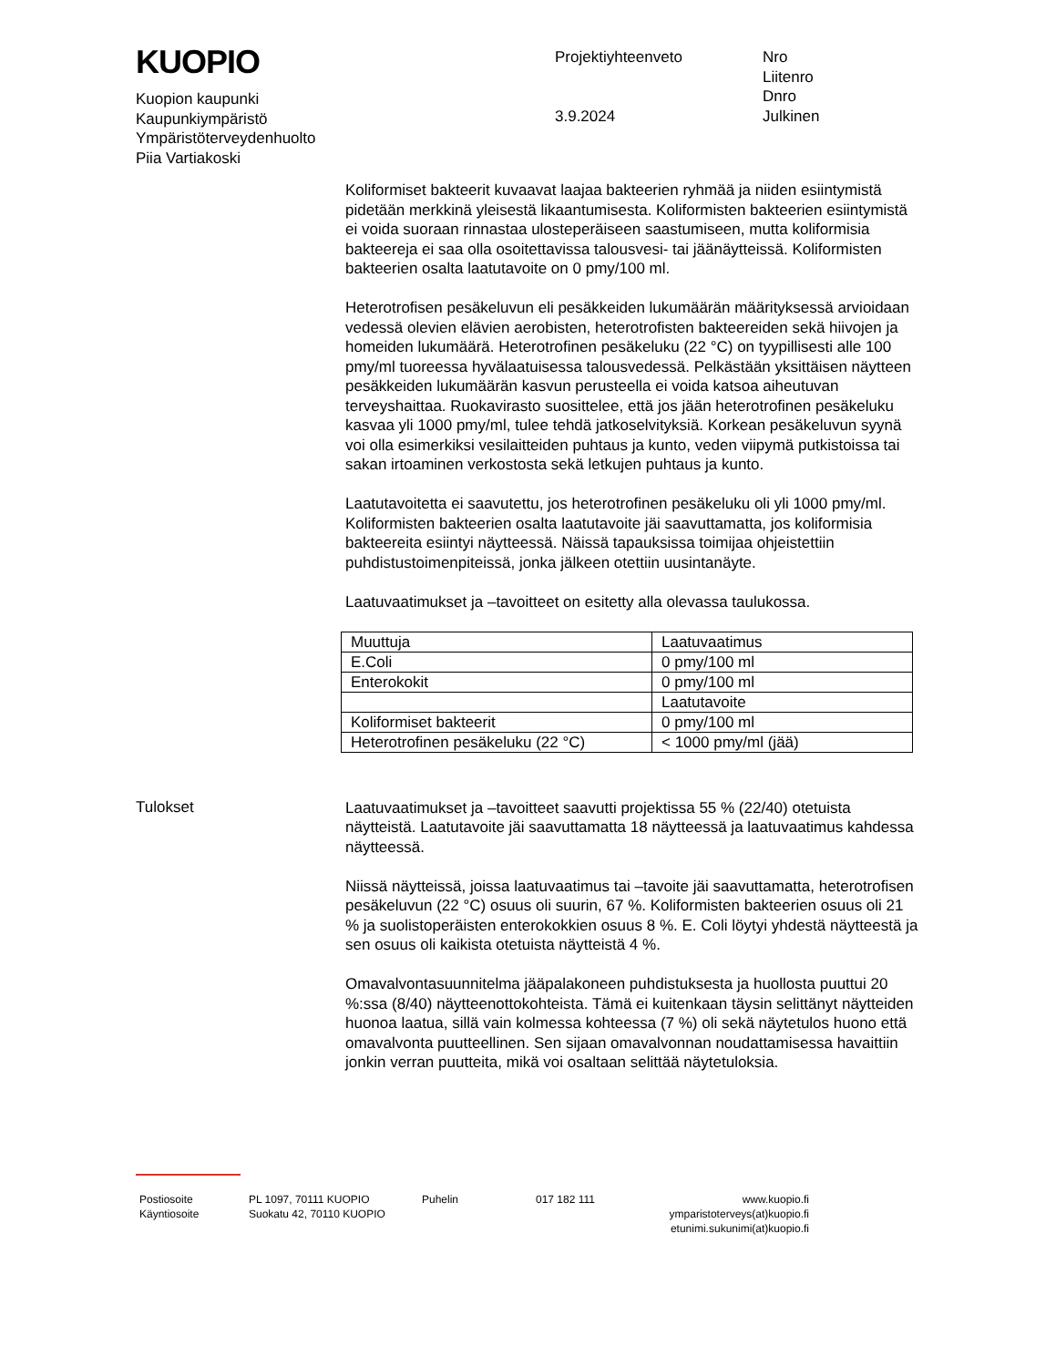KUOPIO
Kuopion kaupunki
Kaupunkiympäristö
Ympäristöterveydenhuolto
Piia Vartiakoski
Projektiyhteenveto
3.9.2024
Nro
Liitenro
Dnro
Julkinen
Koliformiset bakteerit kuvaavat laajaa bakteerien ryhmää ja niiden esiintymistä pidetään merkkinä yleisestä likaantumisesta. Koliformisten bakteerien esiintymistä ei voida suoraan rinnastaa ulosteperäiseen saastumiseen, mutta koliformisia bakteereja ei saa olla osoitettavissa talousvesi- tai jäänäytteissä. Koliformisten bakteerien osalta laatutavoite on 0 pmy/100 ml.
Heterotrofisen pesäkeluvun eli pesäkkeiden lukumäärän määrityksessä arvioidaan vedessä olevien elävien aerobisten, heterotrofisten bakteereiden sekä hiivojen ja homeiden lukumäärä. Heterotrofinen pesäkeluku (22 °C) on tyypillisesti alle 100 pmy/ml tuoreessa hyvälaatuisessa talousvedessä. Pelkästään yksittäisen näytteen pesäkkeiden lukumäärän kasvun perusteella ei voida katsoa aiheutuvan terveyshaittaa. Ruokavirasto suosittelee, että jos jään heterotrofinen pesäkeluku kasvaa yli 1000 pmy/ml, tulee tehdä jatkoselvityksiä. Korkean pesäkeluvun syynä voi olla esimerkiksi vesilaitteiden puhtaus ja kunto, veden viipymä putkistoissa tai sakan irtoaminen verkostosta sekä letkujen puhtaus ja kunto.
Laatutavoitetta ei saavutettu, jos heterotrofinen pesäkeluku oli yli 1000 pmy/ml. Koliformisten bakteerien osalta laatutavoite jäi saavuttamatta, jos koliformisia bakteereita esiintyi näytteessä. Näissä tapauksissa toimijaa ohjeistettiin puhdistustoimenpiteissä, jonka jälkeen otettiin uusintanäyte.
Laatuvaatimukset ja –tavoitteet on esitetty alla olevassa taulukossa.
| Muuttuja | Laatuvaatimus |
| E.Coli | 0 pmy/100 ml |
| Enterokokit | 0 pmy/100 ml |
| | Laatutavoite |
| Koliformiset bakteerit | 0 pmy/100 ml |
| Heterotrofinen pesäkeluku (22 °C) | < 1000 pmy/ml (jää) |
Tulokset
Laatuvaatimukset ja –tavoitteet saavutti projektissa 55 % (22/40) otetuista näytteistä. Laatutavoite jäi saavuttamatta 18 näytteessä ja laatuvaatimus kahdessa näytteessä.
Niissä näytteissä, joissa laatuvaatimus tai –tavoite jäi saavuttamatta, heterotrofisen pesäkeluvun (22 °C) osuus oli suurin, 67 %. Koliformisten bakteerien osuus oli 21 % ja suolistoperäisten enterokokkien osuus 8 %. E. Coli löytyi yhdestä näytteestä ja sen osuus oli kaikista otetuista näytteistä 4 %.
Omavalvontasuunnitelma jääpalakoneen puhdistuksesta ja huollosta puuttui 20 %:ssa (8/40) näytteenottokohteista. Tämä ei kuitenkaan täysin selittänyt näytteiden huonoa laatua, sillä vain kolmessa kohteessa (7 %) oli sekä näytetulos huono että omavalvonta puutteellinen. Sen sijaan omavalvonnan noudattamisessa havaittiin jonkin verran puutteita, mikä voi osaltaan selittää näytetuloksia.
Postiosoite
PL 1097, 70111 KUOPIO
Puhelin
017 182 111
www.kuopio.fi
Käyntiosoite
Suokatu 42, 70110 KUOPIO
ymparistoterveys(at)kuopio.fi
etunimi.sukunimi(at)kuopio.fi